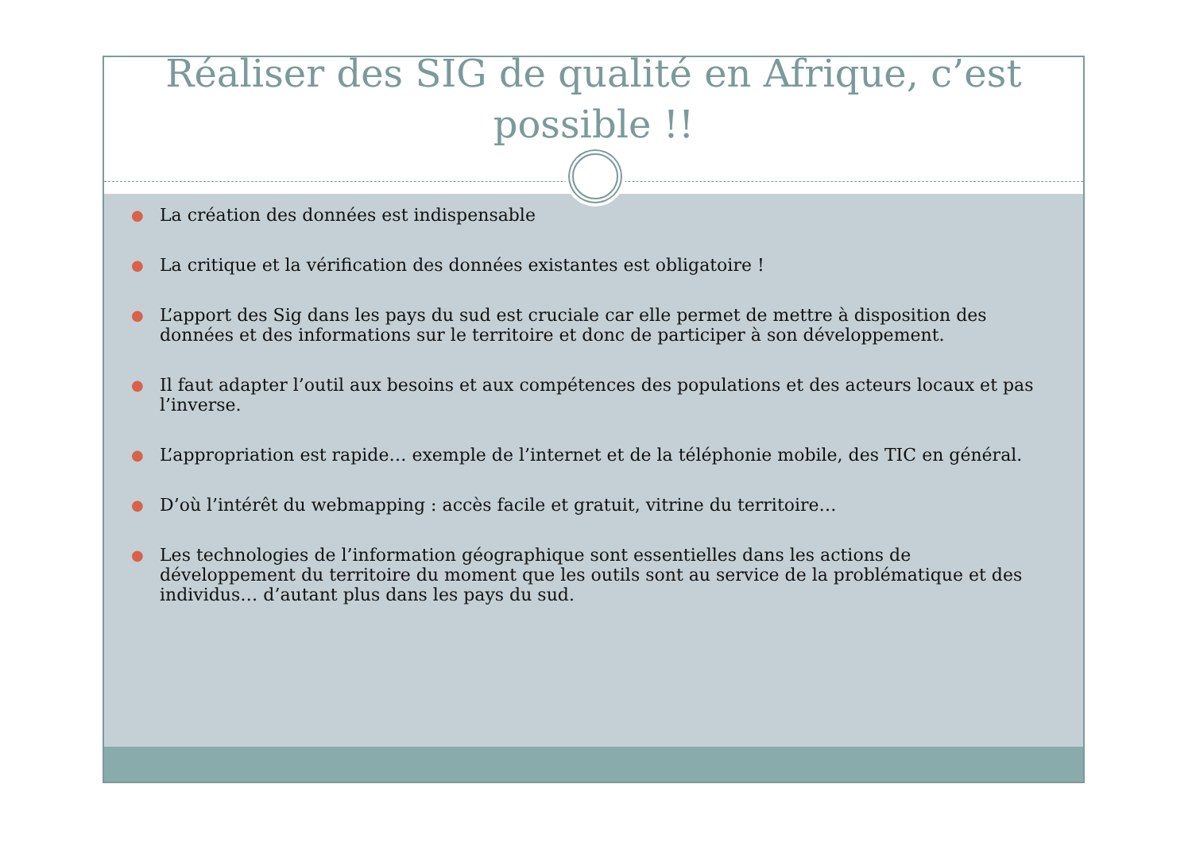Réaliser des SIG de qualité en Afrique, c’est
possible !!
● La création des données est indispensable
● La critique et la vérification des données existantes est obligatoire !
● L’apport des Sig dans les pays du sud est cruciale car elle permet de mettre à disposition des données et des informations sur le territoire et donc de participer à son développement.
● Il faut adapter l’outil aux besoins et aux compétences des populations et des acteurs locaux et pas l’inverse.
● L’appropriation est rapide… exemple de l’internet et de la téléphonie mobile, des TIC en général.
● D’où l’intérêt du webmapping : accès facile et gratuit, vitrine du territoire…
● Les technologies de l’information géographique sont essentielles dans les actions de développement du territoire du moment que les outils sont au service de la problématique et des individus… d’autant plus dans les pays du sud.